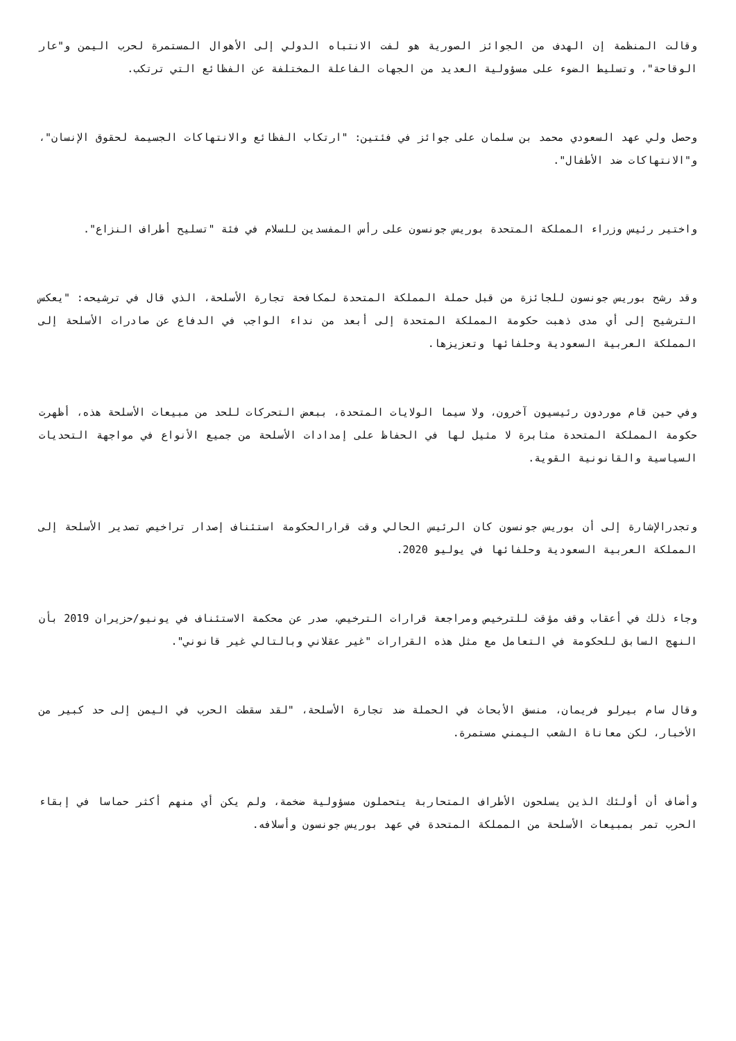وقالت المنظمة إن الهدف من الجوائز الصورية هو لفت الانتباه الدولي إلى الأهوال المستمرة لحرب اليمن و"عار الوقاحة"، وتسليط الضوء على مسؤولية العديد من الجهات الفاعلة المختلفة عن الفظائع التي ترتكب.
وحصل ولي عهد السعودي محمد بن سلمان على جوائز في فئتين: "ارتكاب الفظائع والانتهاكات الجسيمة لحقوق الإنسان"، و"الانتهاكات ضد الأطفال".
واختير رئيس وزراء المملكة المتحدة بوريس جونسون على رأس المفسدين للسلام في فئة "تسليح أطراف النزاع".
وقد رشح بوريس جونسون للجائزة من قبل حملة المملكة المتحدة لمكافحة تجارة الأسلحة، الذي قال في ترشيحه: "يعكس الترشيح إلى أي مدى ذهبت حكومة المملكة المتحدة إلى أبعد من نداء الواجب في الدفاع عن صادرات الأسلحة إلى المملكة العربية السعودية وحلفائها وتعزيزها.
وفي حين قام موردون رئيسيون آخرون، ولا سيما الولايات المتحدة، ببعض التحركات للحد من مبيعات الأسلحة هذه، أظهرت حكومة المملكة المتحدة مثابرة لا مثيل لها في الحفاظ على إمدادات الأسلحة من جميع الأنواع في مواجهة التحديات السياسية والقانونية القوية.
وتجدرالإشارة إلى أن بوريس جونسون كان الرئيس الحالي وقت قرارالحكومة استئناف إصدار تراخيص تصدير الأسلحة إلى المملكة العربية السعودية وحلفائها في يوليو 2020.
وجاء ذلك في أعقاب وقف مؤقت للترخيص ومراجعة قرارات الترخيص، صدر عن محكمة الاستئناف في يونيو/حزيران 2019 بأن النهج السابق للحكومة في التعامل مع مثل هذه القرارات "غير عقلاني وبالتالي غير قانوني".
وقال سام بيرلو فريمان، منسق الأبحاث في الحملة ضد تجارة الأسلحة، "لقد سقطت الحرب في اليمن إلى حد كبير من الأخبار، لكن معاناة الشعب اليمني مستمرة.
وأضاف أن أولئك الذين يسلحون الأطراف المتحاربة يتحملون مسؤولية ضخمة، ولم يكن أي منهم أكثر حماسا في إبقاء الحرب تمر بمبيعات الأسلحة من المملكة المتحدة في عهد بوريس جونسون وأسلافه.